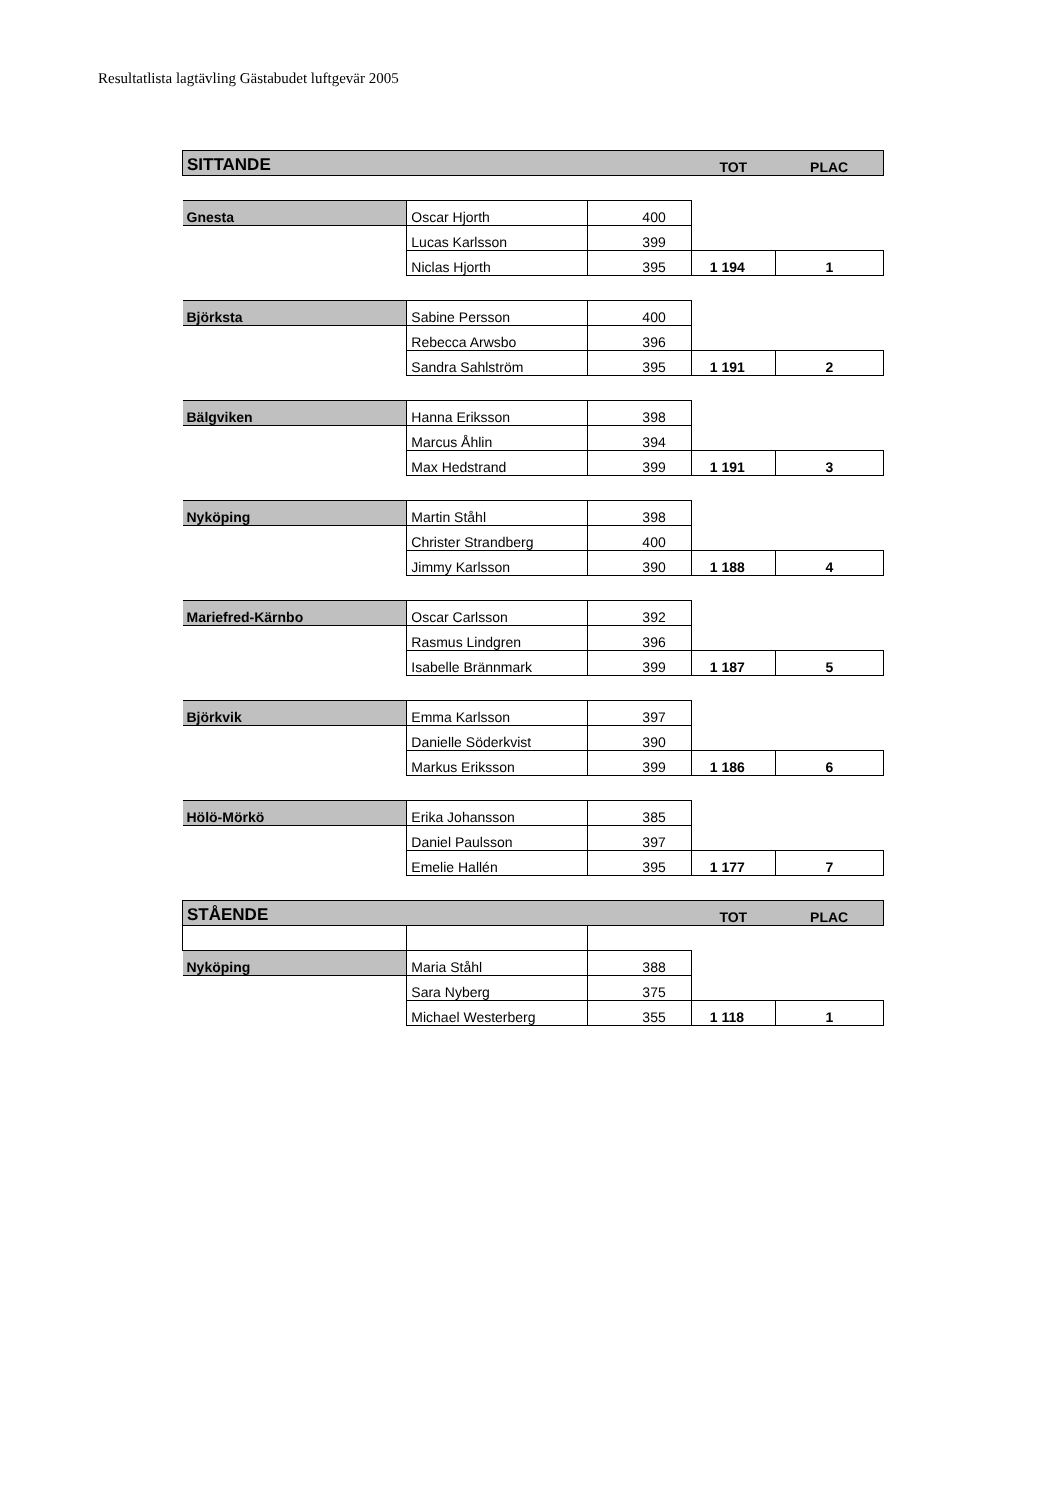Resultatlista lagtävling Gästabudet luftgevär 2005
| SITTANDE | | | TOT | PLAC |
| Gnesta | Oscar Hjorth | 400 | | |
| | Lucas Karlsson | 399 | | |
| | Niclas Hjorth | 395 | 1 194 | 1 |
| Björksta | Sabine Persson | 400 | | |
| | Rebecca Arwsbo | 396 | | |
| | Sandra Sahlström | 395 | 1 191 | 2 |
| Bälgviken | Hanna Eriksson | 398 | | |
| | Marcus Åhlin | 394 | | |
| | Max Hedstrand | 399 | 1 191 | 3 |
| Nyköping | Martin Ståhl | 398 | | |
| | Christer Strandberg | 400 | | |
| | Jimmy Karlsson | 390 | 1 188 | 4 |
| Mariefred-Kärnbo | Oscar Carlsson | 392 | | |
| | Rasmus Lindgren | 396 | | |
| | Isabelle Brännmark | 399 | 1 187 | 5 |
| Björkvik | Emma Karlsson | 397 | | |
| | Danielle Söderkvist | 390 | | |
| | Markus Eriksson | 399 | 1 186 | 6 |
| Hölö-Mörkö | Erika Johansson | 385 | | |
| | Daniel Paulsson | 397 | | |
| | Emelie Hallén | 395 | 1 177 | 7 |
| STÅENDE | | | TOT | PLAC |
| Nyköping | Maria Ståhl | 388 | | |
| | Sara Nyberg | 375 | | |
| | Michael Westerberg | 355 | 1 118 | 1 |